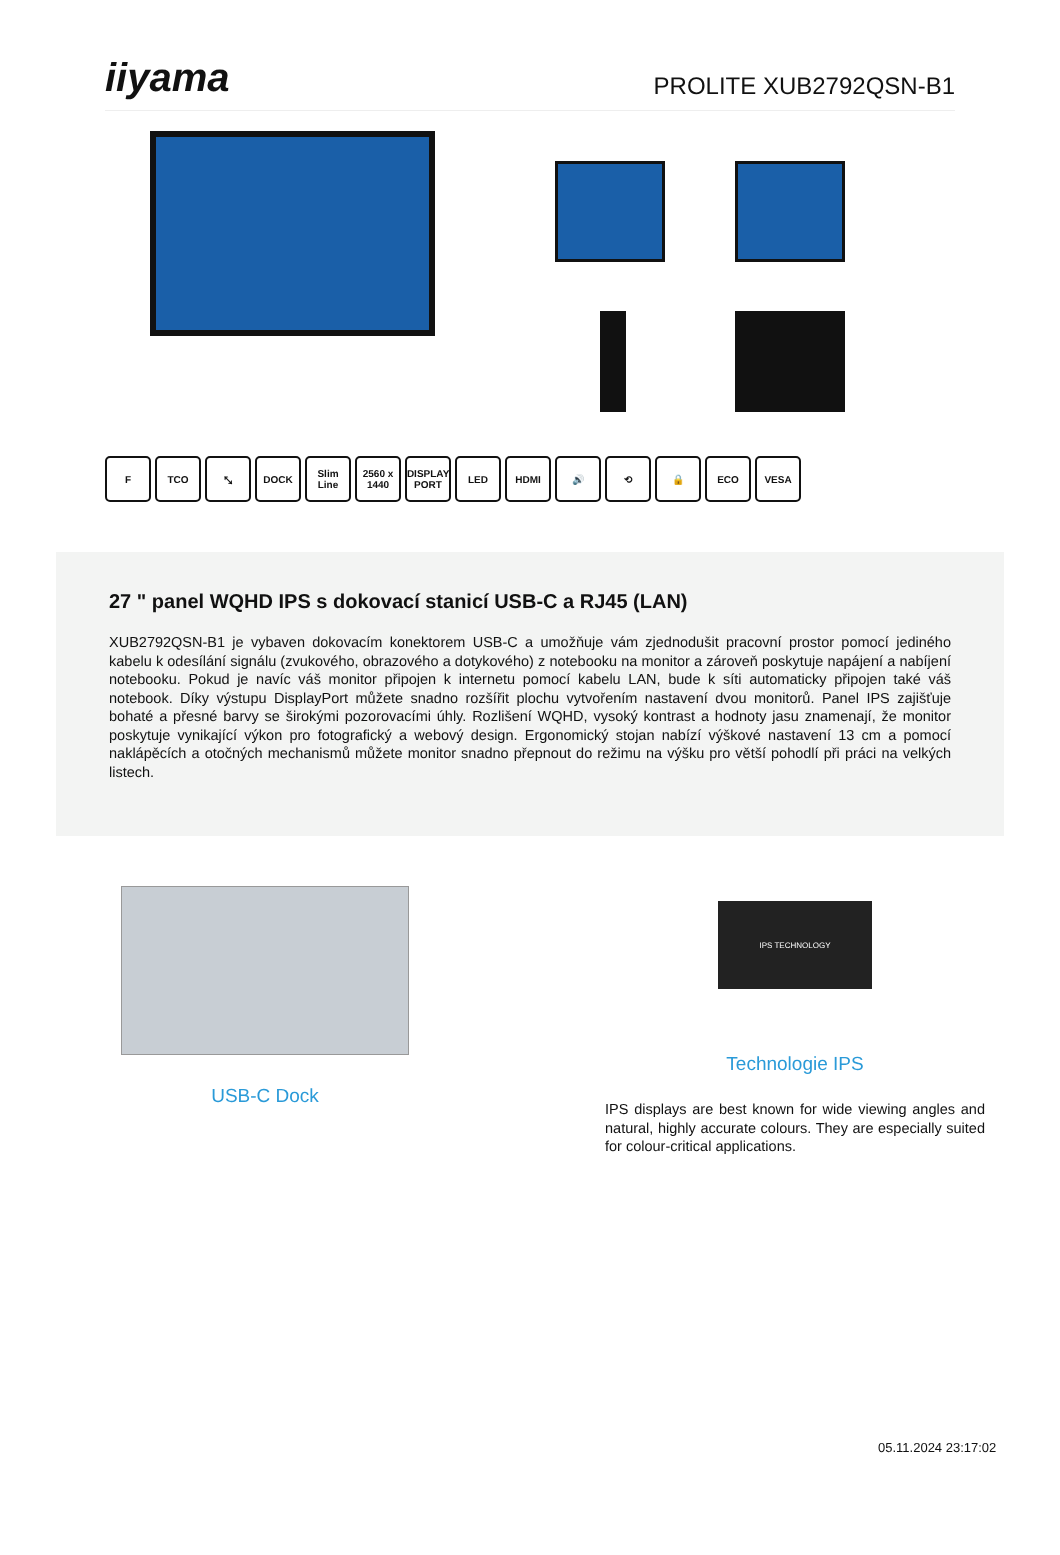iiyama
PROLITE XUB2792QSN-B1
F TCO ⤡ DOCK Slim Line 2560 x 1440 DISPLAY PORT LED HDMI 🔊 ⟲ 🔒 ECO VESA
27 " panel WQHD IPS s dokovací stanicí USB-C a RJ45 (LAN)
XUB2792QSN-B1 je vybaven dokovacím konektorem USB-C a umožňuje vám zjednodušit pracovní prostor pomocí jediného kabelu k odesílání signálu (zvukového, obrazového a dotykového) z notebooku na monitor a zároveň poskytuje napájení a nabíjení notebooku. Pokud je navíc váš monitor připojen k internetu pomocí kabelu LAN, bude k síti automaticky připojen také váš notebook. Díky výstupu DisplayPort můžete snadno rozšířit plochu vytvořením nastavení dvou monitorů. Panel IPS zajišťuje bohaté a přesné barvy se širokými pozorovacími úhly. Rozlišení WQHD, vysoký kontrast a hodnoty jasu znamenají, že monitor poskytuje vynikající výkon pro fotografický a webový design. Ergonomický stojan nabízí výškové nastavení 13 cm a pomocí naklápěcích a otočných mechanismů můžete monitor snadno přepnout do režimu na výšku pro větší pohodlí při práci na velkých listech.
USB-C Dock
IPS TECHNOLOGY
Technologie IPS
IPS displays are best known for wide viewing angles and natural, highly accurate colours. They are especially suited for colour-critical applications.
05.11.2024 23:17:02